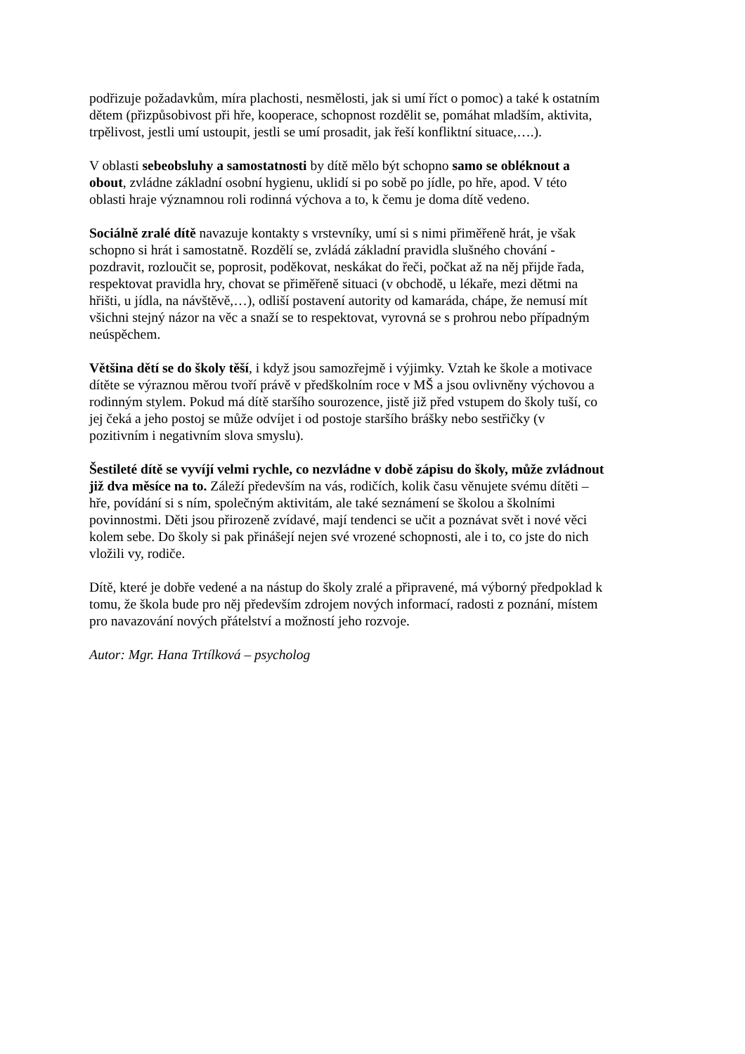podřizuje požadavkům, míra plachosti, nesmělosti, jak si umí říct o pomoc) a také k ostatním
dětem (přizpůsobivost při hře, kooperace, schopnost rozdělit se, pomáhat mladším, aktivita,
trpělivost, jestli umí ustoupit, jestli se umí prosadit, jak řeší konfliktní situace,….).
V oblasti sebeobsluhy a samostatnosti by dítě mělo být schopno samo se obléknout a
obout, zvládne základní osobní hygienu, uklidí si po sobě po jídle, po hře, apod. V této
oblasti hraje významnou roli rodinná výchova a to, k čemu je doma dítě vedeno.
Sociálně zralé dítě navazuje kontakty s vrstevníky, umí si s nimi přiměřeně hrát, je však
schopno si hrát i samostatně. Rozdělí se, zvládá základní pravidla slušného chování -
pozdravit, rozloučit se, poprosit, poděkovat, neskákat do řeči, počkat až na něj přijde řada,
respektovat pravidla hry, chovat se přiměřeně situaci (v obchodě, u lékaře, mezi dětmi na
hřišti, u jídla, na návštěvě,…), odliší postavení autority od kamaráda, chápe, že nemusí mít
všichni stejný názor na věc a snaží se to respektovat, vyrovná se s prohrou nebo případným
neúspěchem.
Většina dětí se do školy těší, i když jsou samozřejmě i výjimky. Vztah ke škole a motivace
dítěte se výraznou měrou tvoří právě v předškolním roce v MŠ a jsou ovlivněny výchovou a
rodinným stylem. Pokud má dítě staršího sourozence, jistě již před vstupem do školy tuší, co
jej čeká a jeho postoj se může odvíjet i od postoje staršího brášky nebo sestřičky (v
pozitivním i negativním slova smyslu).
Šestileté dítě se vyvíjí velmi rychle, co nezvládne v době zápisu do školy, může zvládnout
již dva měsíce na to. Záleží především na vás, rodičích, kolik času věnujete svému dítěti –
hře, povídání si s ním, společným aktivitám, ale také seznámení se školou a školními
povinnostmi. Děti jsou přirozeně zvídavé, mají tendenci se učit a poznávat svět i nové věci
kolem sebe. Do školy si pak přinášejí nejen své vrozené schopnosti, ale i to, co jste do nich
vložili vy, rodiče.
Dítě, které je dobře vedené a na nástup do školy zralé a připravené, má výborný předpoklad k
tomu, že škola bude pro něj především zdrojem nových informací, radosti z poznání, místem
pro navazování nových přátelství a možností jeho rozvoje.
Autor: Mgr. Hana Trtílková – psycholog